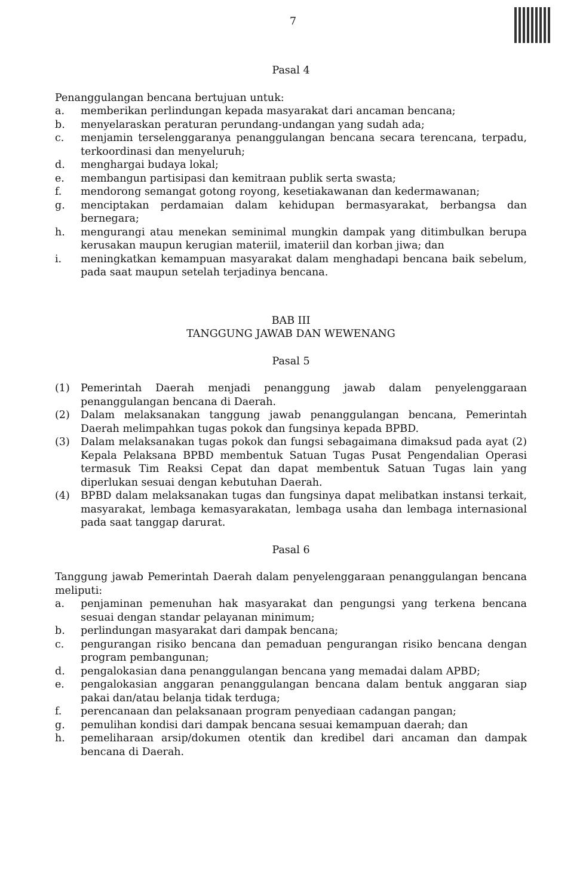7
Pasal 4
Penanggulangan bencana bertujuan untuk:
a. memberikan perlindungan kepada masyarakat dari ancaman bencana;
b. menyelaraskan peraturan perundang-undangan yang sudah ada;
c. menjamin terselenggaranya penanggulangan bencana secara terencana, terpadu, terkoordinasi dan menyeluruh;
d. menghargai budaya lokal;
e. membangun partisipasi dan kemitraan publik serta swasta;
f. mendorong semangat gotong royong, kesetiakawanan dan kedermawanan;
g. menciptakan perdamaian dalam kehidupan bermasyarakat, berbangsa dan bernegara;
h. mengurangi atau menekan seminimal mungkin dampak yang ditimbulkan berupa kerusakan maupun kerugian materiil, imateriil dan korban jiwa; dan
i. meningkatkan kemampuan masyarakat dalam menghadapi bencana baik sebelum, pada saat maupun setelah terjadinya bencana.
BAB III
TANGGUNG JAWAB DAN WEWENANG
Pasal 5
(1) Pemerintah Daerah menjadi penanggung jawab dalam penyelenggaraan penanggulangan bencana di Daerah.
(2) Dalam melaksanakan tanggung jawab penanggulangan bencana, Pemerintah Daerah melimpahkan tugas pokok dan fungsinya kepada BPBD.
(3) Dalam melaksanakan tugas pokok dan fungsi sebagaimana dimaksud pada ayat (2) Kepala Pelaksana BPBD membentuk Satuan Tugas Pusat Pengendalian Operasi termasuk Tim Reaksi Cepat dan dapat membentuk Satuan Tugas lain yang diperlukan sesuai dengan kebutuhan Daerah.
(4) BPBD dalam melaksanakan tugas dan fungsinya dapat melibatkan instansi terkait, masyarakat, lembaga kemasyarakatan, lembaga usaha dan lembaga internasional pada saat tanggap darurat.
Pasal 6
Tanggung jawab Pemerintah Daerah dalam penyelenggaraan penanggulangan bencana meliputi:
a. penjaminan pemenuhan hak masyarakat dan pengungsi yang terkena bencana sesuai dengan standar pelayanan minimum;
b. perlindungan masyarakat dari dampak bencana;
c. pengurangan risiko bencana dan pemaduan pengurangan risiko bencana dengan program pembangunan;
d. pengalokasian dana penanggulangan bencana yang memadai dalam APBD;
e. pengalokasian anggaran penanggulangan bencana dalam bentuk anggaran siap pakai dan/atau belanja tidak terduga;
f. perencanaan dan pelaksanaan program penyediaan cadangan pangan;
g. pemulihan kondisi dari dampak bencana sesuai kemampuan daerah; dan
h. pemeliharaan arsip/dokumen otentik dan kredibel dari ancaman dan dampak bencana di Daerah.